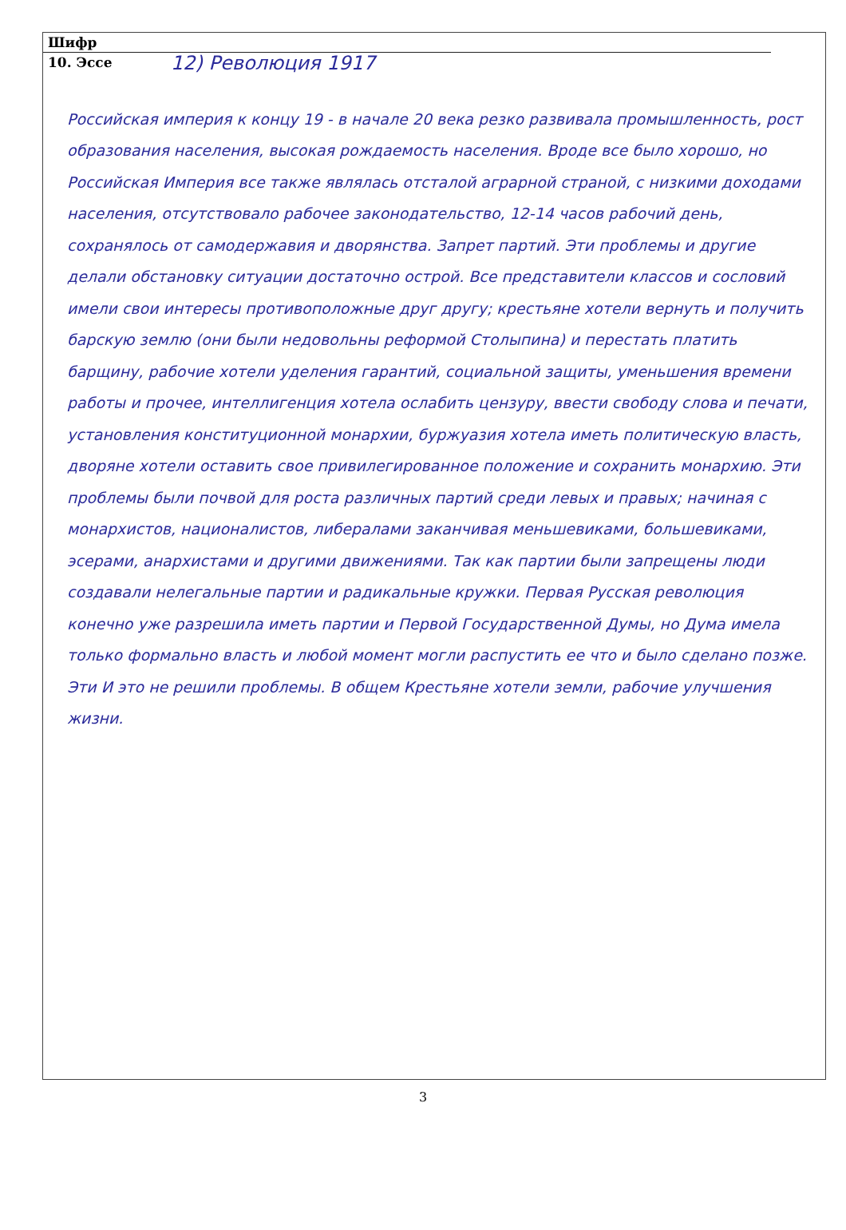Шифр
10. Эссе
12) Революция 1917
Российская империя к концу 19 - в начале 20 века резко развивала промышленность, рост образования населения, высокая рождаемость населения. Вроде все было хорошо, но Российская Империя все также являлась отсталой аграрной страной, с низкими доходами населения, отсутствовало рабочее законодательство, 12-14 часов рабочий день, сохранялось от самодержавия и дворянства. Запрет партий. Эти проблемы и другие делали обстановку ситуации достаточно острой. Все представители классов и сословий имели свои интересы противоположные друг другу; крестьяне хотели вернуть и получить барскую землю (они были недовольны реформой Столыпина) и перестать платить барщину, рабочие хотели уделения гарантий, социальной защиты, уменьшения времени работы и прочее, интеллигенция хотела ослабить цензуру, ввести свободу слова и печати, установления конституционной монархии, буржуазия хотела иметь политическую власть, дворяне хотели оставить свое привилегированное положение и сохранить монархию. Эти проблемы были почвой для роста различных партий среди левых и правых; начиная с монархистов, националистов, либералами заканчивая меньшевиками, большевиками, эсерами, анархистами и другими движениями. Так как партии были запрещены люди создавали нелегальные партии и радикальные кружки. Первая Русская революция конечно уже разрешила иметь партии и Первой Государственной Думы, но Дума имела только формально власть и любой момент могли распустить ее что и было сделано позже. Эти И это не решили проблемы. В общем Крестьяне хотели земли, рабочие улучшения жизни.
3